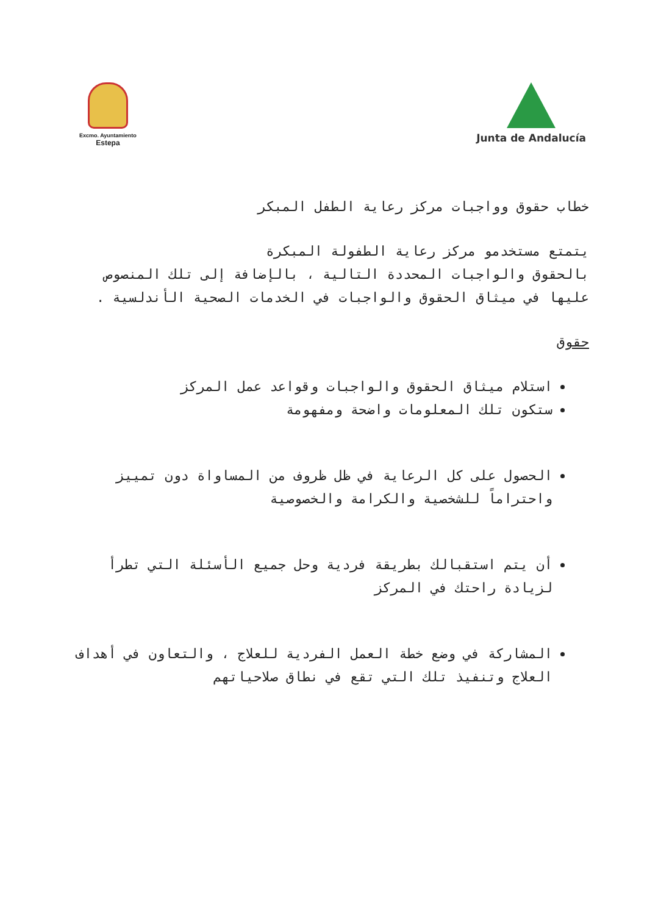Excmo. Ayuntamiento
Estepa
Junta de Andalucía
خطاب حقوق وواجبات مركز رعاية الطفل المبكر
يتمتع مستخدمو مركز رعاية الطفولة المبكرة
بالحقوق والواجبات المحددة التالية ، بالإضافة إلى تلك المنصوص عليها في ميثاق الحقوق والواجبات في الخدمات الصحية الأندلسية .
حقوق
استلام ميثاق الحقوق والواجبات وقواعد عمل المركز
ستكون تلك المعلومات واضحة ومفهومة
الحصول على كل الرعاية في ظل ظروف من المساواة دون تمييز واحتراماً للشخصية والكرامة والخصوصية
أن يتم استقبالك بطريقة فردية وحل جميع الأسئلة التي تطرأ لزيادة راحتك في المركز
المشاركة في وضع خطة العمل الفردية للعلاج ، والتعاون في أهداف العلاج وتنفيذ تلك التي تقع في نطاق صلاحياتهم